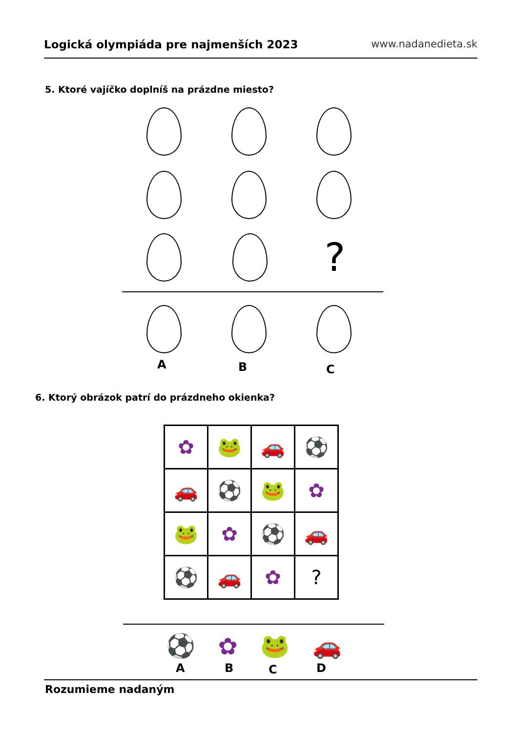Logická olympiáda pre najmenších 2023 www.nadanedieta.sk
5. Ktoré vajíčko doplníš na prázdne miesto?
?
A B C
6. Ktorý obrázok patrí do prázdneho okienka?
| ✿ | 🐸 | 🚗 | ⚽ |
| 🚗 | ⚽ | 🐸 | ✿ |
| 🐸 | ✿ | ⚽ | 🚗 |
| ⚽ | 🚗 | ✿ | ? |
⚽ ✿ 🐸 🚗
A B C D
Rozumieme nadaným